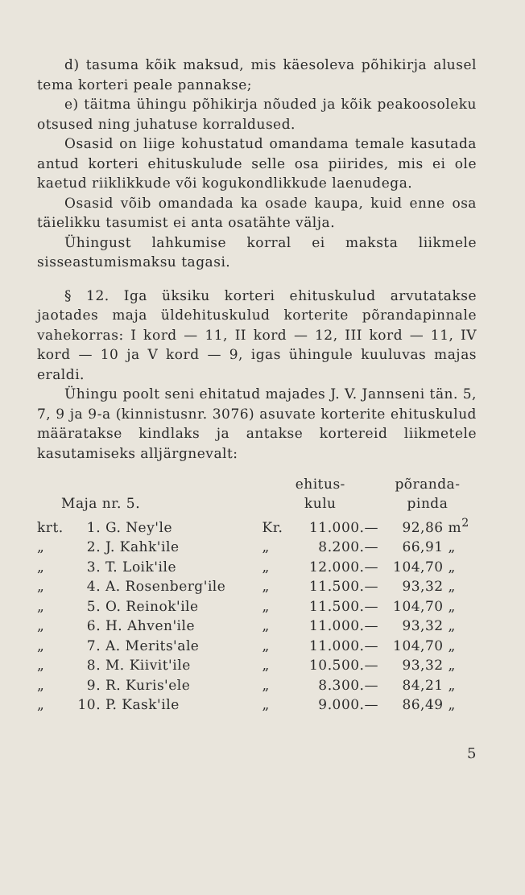d) tasuma kõik maksud, mis käesoleva põhikirja alusel tema korteri peale pannakse;
e) täitma ühingu põhikirja nõuded ja kõik peakoosoleku otsused ning juhatuse korraldused.
Osasid on liige kohustatud omandama temale kasutada antud korteri ehituskulude selle osa piirides, mis ei ole kaetud riiklikkude või kogukondlikkude laenudega.
Osasid võib omandada ka osade kaupa, kuid enne osa täielikku tasumist ei anta osatähte välja.
Ühingust lahkumise korral ei maksta liikmele sisseastumismaksu tagasi.
§ 12. Iga üksiku korteri ehituskulud arvutatakse jaotades maja üldehituskulud korterite põrandapinnale vahekorras: I kord — 11, II kord — 12, III kord — 11, IV kord — 10 ja V kord — 9, igas ühingule kuuluvas majas eraldi.
Ühingu poolt seni ehitatud majades J. V. Jannseni tän. 5, 7, 9 ja 9-a (kinnistusnr. 3076) asuvate korterite ehituskulud määratakse kindlaks ja antakse kortereid liikmetele kasutamiseks alljärgnevalt:
| Maja nr. 5. | | | ehitus- kulu | | põranda- pinda | |
| --- | --- | --- | --- | --- | --- | --- |
| krt. | 1. | G. Ney'le | Kr. | 11.000.— | 92,86 | m<sup>2</sup> |
| „ | 2. | J. Kahk'ile | „ | 8.200.— | 66,91 | „ |
| „ | 3. | T. Loik'ile | „ | 12.000.— | 104,70 | „ |
| „ | 4. | A. Rosenberg'ile | „ | 11.500.— | 93,32 | „ |
| „ | 5. | O. Reinok'ile | „ | 11.500.— | 104,70 | „ |
| „ | 6. | H. Ahven'ile | „ | 11.000.— | 93,32 | „ |
| „ | 7. | A. Merits'ale | „ | 11.000.— | 104,70 | „ |
| „ | 8. | M. Kiivit'ile | „ | 10.500.— | 93,32 | „ |
| „ | 9. | R. Kuris'ele | „ | 8.300.— | 84,21 | „ |
| „ | 10. | P. Kask'ile | „ | 9.000.— | 86,49 | „ |
5